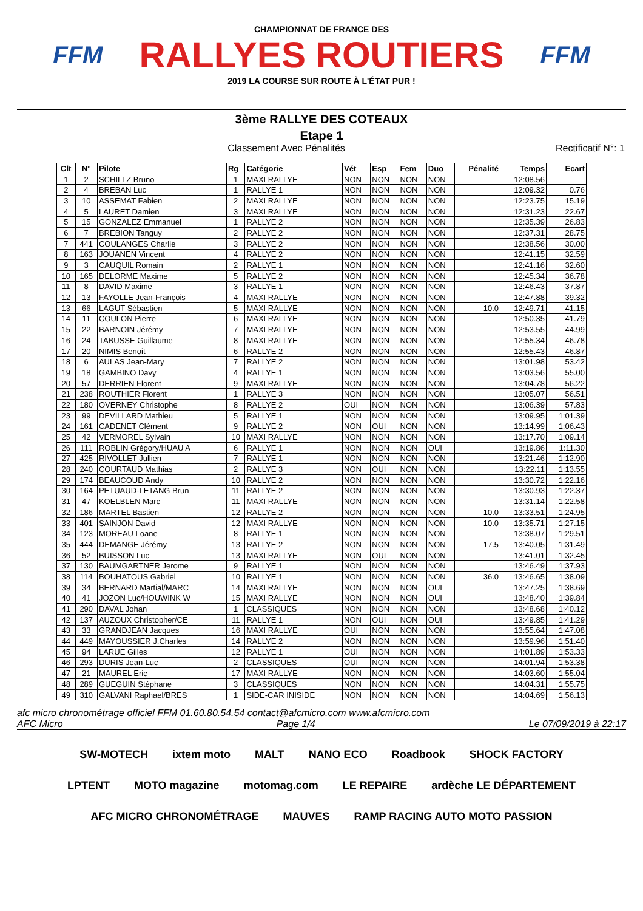FFM
CHAMPIONNAT DE FRANCE DES
RALLYES ROUTIERS
2019 LA COURSE SUR ROUTE À L'ÉTAT PUR !
FFM
3ème RALLYE DES COTEAUX
Etape 1
Classement Avec Pénalités Rectificatif N°: 1
| Clt | N° | Pilote | Rg | Catégorie | Vét | Esp | Fem | Duo | Pénalité | Temps | Ecart |
| --- | --- | --- | --- | --- | --- | --- | --- | --- | --- | --- | --- |
| 1 | 2 | SCHILTZ Bruno | 1 | MAXI RALLYE | NON | NON | NON | NON | | 12:08.56 | |
| 2 | 4 | BREBAN Luc | 1 | RALLYE 1 | NON | NON | NON | NON | | 12:09.32 | 0.76 |
| 3 | 10 | ASSEMAT Fabien | 2 | MAXI RALLYE | NON | NON | NON | NON | | 12:23.75 | 15.19 |
| 4 | 5 | LAURET Damien | 3 | MAXI RALLYE | NON | NON | NON | NON | | 12:31.23 | 22.67 |
| 5 | 15 | GONZALEZ Emmanuel | 1 | RALLYE 2 | NON | NON | NON | NON | | 12:35.39 | 26.83 |
| 6 | 7 | BREBION Tanguy | 2 | RALLYE 2 | NON | NON | NON | NON | | 12:37.31 | 28.75 |
| 7 | 441 | COULANGES Charlie | 3 | RALLYE 2 | NON | NON | NON | NON | | 12:38.56 | 30.00 |
| 8 | 163 | JOUANEN Vincent | 4 | RALLYE 2 | NON | NON | NON | NON | | 12:41.15 | 32.59 |
| 9 | 3 | CAUQUIL Romain | 2 | RALLYE 1 | NON | NON | NON | NON | | 12:41.16 | 32.60 |
| 10 | 165 | DELORME Maxime | 5 | RALLYE 2 | NON | NON | NON | NON | | 12:45.34 | 36.78 |
| 11 | 8 | DAVID Maxime | 3 | RALLYE 1 | NON | NON | NON | NON | | 12:46.43 | 37.87 |
| 12 | 13 | FAYOLLE Jean-François | 4 | MAXI RALLYE | NON | NON | NON | NON | | 12:47.88 | 39.32 |
| 13 | 66 | LAGUT Sébastien | 5 | MAXI RALLYE | NON | NON | NON | NON | 10.0 | 12:49.71 | 41.15 |
| 14 | 11 | COULON Pierre | 6 | MAXI RALLYE | NON | NON | NON | NON | | 12:50.35 | 41.79 |
| 15 | 22 | BARNOIN Jérémy | 7 | MAXI RALLYE | NON | NON | NON | NON | | 12:53.55 | 44.99 |
| 16 | 24 | TABUSSE Guillaume | 8 | MAXI RALLYE | NON | NON | NON | NON | | 12:55.34 | 46.78 |
| 17 | 20 | NIMIS Benoit | 6 | RALLYE 2 | NON | NON | NON | NON | | 12:55.43 | 46.87 |
| 18 | 6 | AULAS Jean-Mary | 7 | RALLYE 2 | NON | NON | NON | NON | | 13:01.98 | 53.42 |
| 19 | 18 | GAMBINO Davy | 4 | RALLYE 1 | NON | NON | NON | NON | | 13:03.56 | 55.00 |
| 20 | 57 | DERRIEN Florent | 9 | MAXI RALLYE | NON | NON | NON | NON | | 13:04.78 | 56.22 |
| 21 | 238 | ROUTHIER Florent | 1 | RALLYE 3 | NON | NON | NON | NON | | 13:05.07 | 56.51 |
| 22 | 180 | OVERNEY Christophe | 8 | RALLYE 2 | OUI | NON | NON | NON | | 13:06.39 | 57.83 |
| 23 | 99 | DEVILLARD Mathieu | 5 | RALLYE 1 | NON | NON | NON | NON | | 13:09.95 | 1:01.39 |
| 24 | 161 | CADENET Clément | 9 | RALLYE 2 | NON | OUI | NON | NON | | 13:14.99 | 1:06.43 |
| 25 | 42 | VERMOREL Sylvain | 10 | MAXI RALLYE | NON | NON | NON | NON | | 13:17.70 | 1:09.14 |
| 26 | 111 | ROBLIN Grégory/HUAU A | 6 | RALLYE 1 | NON | NON | NON | OUI | | 13:19.86 | 1:11.30 |
| 27 | 425 | RIVOLLET Jullien | 7 | RALLYE 1 | NON | NON | NON | NON | | 13:21.46 | 1:12.90 |
| 28 | 240 | COURTAUD Mathias | 2 | RALLYE 3 | NON | OUI | NON | NON | | 13:22.11 | 1:13.55 |
| 29 | 174 | BEAUCOUD Andy | 10 | RALLYE 2 | NON | NON | NON | NON | | 13:30.72 | 1:22.16 |
| 30 | 164 | PETUAUD-LETANG Brun | 11 | RALLYE 2 | NON | NON | NON | NON | | 13:30.93 | 1:22.37 |
| 31 | 47 | KOELBLEN Marc | 11 | MAXI RALLYE | NON | NON | NON | NON | | 13:31.14 | 1:22.58 |
| 32 | 186 | MARTEL Bastien | 12 | RALLYE 2 | NON | NON | NON | NON | 10.0 | 13:33.51 | 1:24.95 |
| 33 | 401 | SAINJON David | 12 | MAXI RALLYE | NON | NON | NON | NON | 10.0 | 13:35.71 | 1:27.15 |
| 34 | 123 | MOREAU Loane | 8 | RALLYE 1 | NON | NON | NON | NON | | 13:38.07 | 1:29.51 |
| 35 | 444 | DEMANGE Jérémy | 13 | RALLYE 2 | NON | NON | NON | NON | 17.5 | 13:40.05 | 1:31.49 |
| 36 | 52 | BUISSON Luc | 13 | MAXI RALLYE | NON | OUI | NON | NON | | 13:41.01 | 1:32.45 |
| 37 | 130 | BAUMGARTNER Jerome | 9 | RALLYE 1 | NON | NON | NON | NON | | 13:46.49 | 1:37.93 |
| 38 | 114 | BOUHATOUS Gabriel | 10 | RALLYE 1 | NON | NON | NON | NON | 36.0 | 13:46.65 | 1:38.09 |
| 39 | 34 | BERNARD Martial/MARC | 14 | MAXI RALLYE | NON | NON | NON | OUI | | 13:47.25 | 1:38.69 |
| 40 | 41 | JOZON Luc/HOUWINK W | 15 | MAXI RALLYE | NON | NON | NON | OUI | | 13:48.40 | 1:39.84 |
| 41 | 290 | DAVAL Johan | 1 | CLASSIQUES | NON | NON | NON | NON | | 13:48.68 | 1:40.12 |
| 42 | 137 | AUZOUX Christopher/CE | 11 | RALLYE 1 | NON | OUI | NON | OUI | | 13:49.85 | 1:41.29 |
| 43 | 33 | GRANDJEAN Jacques | 16 | MAXI RALLYE | OUI | NON | NON | NON | | 13:55.64 | 1:47.08 |
| 44 | 449 | MAYOUSSIER J.Charles | 14 | RALLYE 2 | NON | NON | NON | NON | | 13:59.96 | 1:51.40 |
| 45 | 94 | LARUE Gilles | 12 | RALLYE 1 | OUI | NON | NON | NON | | 14:01.89 | 1:53.33 |
| 46 | 293 | DURIS Jean-Luc | 2 | CLASSIQUES | OUI | NON | NON | NON | | 14:01.94 | 1:53.38 |
| 47 | 21 | MAUREL Eric | 17 | MAXI RALLYE | NON | NON | NON | NON | | 14:03.60 | 1:55.04 |
| 48 | 289 | GUEGUIN Stéphane | 3 | CLASSIQUES | NON | NON | NON | NON | | 14:04.31 | 1:55.75 |
| 49 | 310 | GALVANI Raphael/BRES | 1 | SIDE-CAR INISIDE | NON | NON | NON | NON | | 14:04.69 | 1:56.13 |
afc micro chronométrage officiel FFM 01.60.80.54.54 contact@afcmicro.com www.afcmicro.com
AFC Micro Page 1/4 Le 07/09/2019 à 22:17
SW-MOTECH ixtem moto MALT NANO ECO Roadbook SHOCK FACTORY LPTENT MOTO magazine motomag.com LE REPAIRE ardèche LE DÉPARTEMENT AFC MICRO CHRONOMÉTRAGE MAUVES RAMP RACING AUTO MOTO PASSION